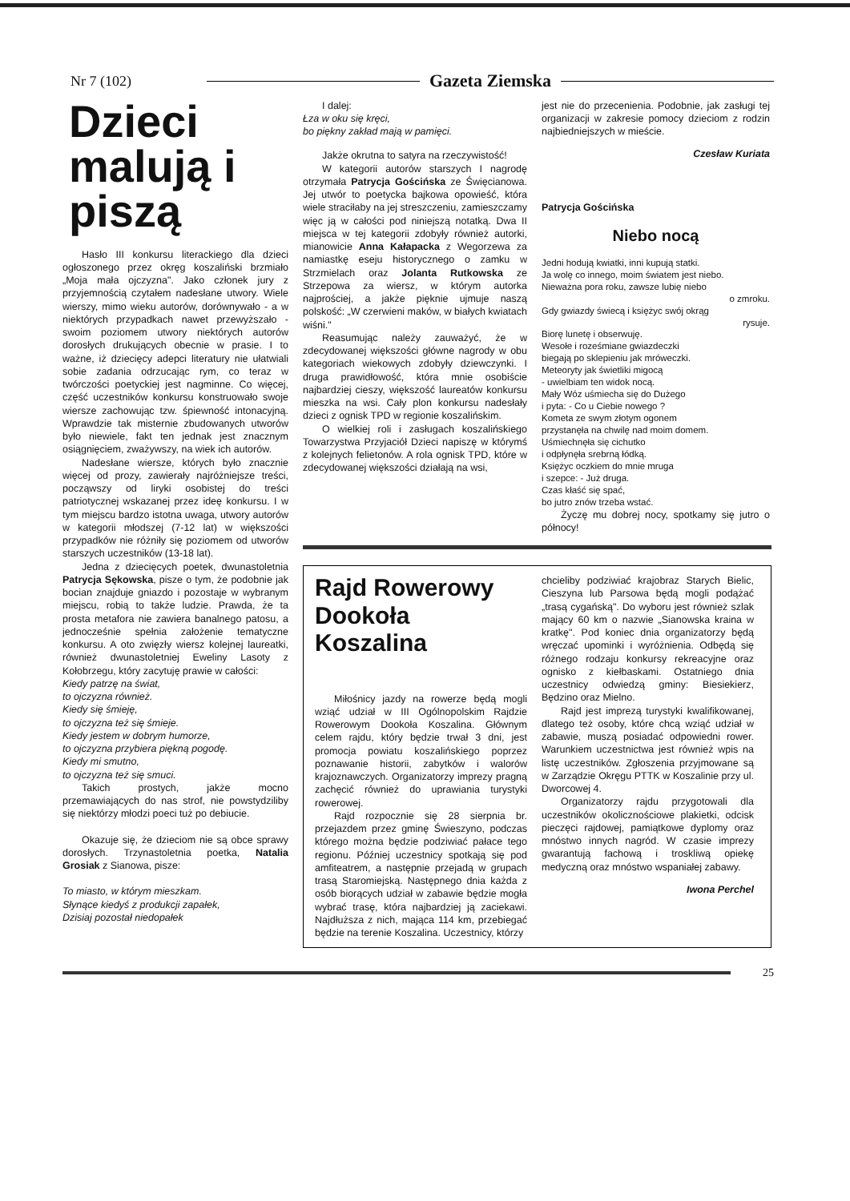Nr 7 (102) Gazeta Ziemska
Dzieci malują i piszą
Hasło III konkursu literackiego dla dzieci ogłoszonego przez okręg koszaliński brzmiało „Moja mała ojczyzna". Jako członek jury z przyjemnością czytałem nadesłane utwory. Wiele wierszy, mimo wieku autorów, dorównywało - a w niektórych przypadkach nawet przewyższało - swoim poziomem utwory niektórych autorów dorosłych drukujących obecnie w prasie. I to ważne, iż dziecięcy adepci literatury nie ułatwiali sobie zadania odrzucając rym, co teraz w twórczości poetyckiej jest nagminne. Co więcej, część uczestników konkursu konstruowało swoje wiersze zachowując tzw. śpiewność intonacyjną. Wprawdzie tak misternie zbudowanych utworów było niewiele, fakt ten jednak jest znacznym osiągnięciem, zważywszy, na wiek ich autorów.
Nadesłane wiersze, których było znacznie więcej od prozy, zawierały najróżniejsze treści, począwszy od liryki osobistej do treści patriotycznej wskazanej przez ideę konkursu. I w tym miejscu bardzo istotna uwaga, utwory autorów w kategorii młodszej (7-12 lat) w większości przypadków nie różniły się poziomem od utworów starszych uczestników (13-18 lat).
Jedna z dziecięcych poetek, dwunastoletnia Patrycja Sękowska, pisze o tym, że podobnie jak bocian znajduje gniazdo i pozostaje w wybranym miejscu, robią to także ludzie. Prawda, że ta prosta metafora nie zawiera banalnego patosu, a jednocześnie spełnia założenie tematyczne konkursu. A oto zwięzły wiersz kolejnej laureatki, również dwunastoletniej Eweliny Lasoty z Kołobrzegu, który zacytuję prawie w całości:
Kiedy patrzę na świat,
to ojczyzna również.
Kiedy się śmieję,
to ojczyzna też się śmieje.
Kiedy jestem w dobrym humorze,
to ojczyzna przybiera piękną pogodę.
Kiedy mi smutno,
to ojczyzna też się smuci.
Takich prostych, jakże mocno przemawiających do nas strof, nie powstydziliby się niektórzy młodzi poeci tuż po debiucie.
Okazuje się, że dzieciom nie są obce sprawy dorosłych. Trzynastoletnia poetka, Natalia Grosiak z Sianowa, pisze:
To miasto, w którym mieszkam.
Słynące kiedyś z produkcji zapałek,
Dzisiaj pozostał niedopałek
I dalej:
Łza w oku się kręci,
bo piękny zakład mają w pamięci.
Jakże okrutna to satyra na rzeczywistość!
W kategorii autorów starszych I nagrodę otrzymała Patrycja Gościńska ze Święcianowa. Jej utwór to poetycka bajkowa opowieść, która wiele straciłaby na jej streszczeniu, zamieszczamy więc ją w całości pod niniejszą notatką. Dwa II miejsca w tej kategorii zdobyły również autorki, mianowicie Anna Kałapacka z Wegorzewa za namiastkę eseju historycznego o zamku w Strzmielach oraz Jolanta Rutkowska ze Strzepowa za wiersz, w którym autorka najprościej, a jakże pięknie ujmuje naszą polskość: „W czerwieni maków, w białych kwiatach wiśni."
Reasumując należy zauważyć, że w zdecydowanej większości główne nagrody w obu kategoriach wiekowych zdobyły dziewczynki. I druga prawidłowość, która mnie osobiście najbardziej cieszy, większość laureatów konkursu mieszka na wsi. Cały plon konkursu nadesłały dzieci z ognisk TPD w regionie koszalińskim.
O wielkiej roli i zasługach koszalińskiego Towarzystwa Przyjaciół Dzieci napiszę w którymś z kolejnych felietonów. A rola ognisk TPD, które w zdecydowanej większości działają na wsi,
jest nie do przecenienia. Podobnie, jak zasługi tej organizacji w zakresie pomocy dzieciom z rodzin najbiedniejszych w mieście.
Czesław Kuriata
Patrycja Gościńska
Niebo nocą
Jedni hodują kwiatki, inni kupują statki.
Ja wolę co innego, moim światem jest niebo.
Nieważna pora roku, zawsze lubię niebo
o zmroku.
Gdy gwiazdy świecą i księżyc swój okrąg
rysuje.
Biorę lunetę i obserwuję.
Wesołe i roześmiane gwiazdeczki
biegają po sklepieniu jak mróweczki.
Meteoryty jak świetliki migocą
- uwielbiam ten widok nocą.
Mały Wóz uśmiecha się do Dużego
i pyta: - Co u Ciebie nowego ?
Kometa ze swym złotym ogonem
przystanęła na chwilę nad moim domem.
Uśmiechnęła się cichutko
i odpłynęła srebrną łódką.
Księżyc oczkiem do mnie mruga
i szepce: - Już druga.
Czas kłaść się spać,
bo jutro znów trzeba wstać.
Życzę mu dobrej nocy, spotkamy się jutro o północy!
Rajd Rowerowy Dookoła Koszalina
Miłośnicy jazdy na rowerze będą mogli wziąć udział w III Ogólnopolskim Rajdzie Rowerowym Dookoła Koszalina. Głównym celem rajdu, który będzie trwał 3 dni, jest promocja powiatu koszalińskiego poprzez poznawanie historii, zabytków i walorów krajoznawczych. Organizatorzy imprezy pragną zachęcić również do uprawiania turystyki rowerowej.
Rajd rozpocznie się 28 sierpnia br. przejazdem przez gminę Świeszyno, podczas którego można będzie podziwiać pałace tego regionu. Później uczestnicy spotkają się pod amfiteatrem, a następnie przejadą w grupach trasą Staromiejską. Następnego dnia każda z osób biorących udział w zabawie będzie mogła wybrać trasę, która najbardziej ją zaciekawi. Najdłuższa z nich, mająca 114 km, przebiegać będzie na terenie Koszalina. Uczestnicy, którzy
chcieliby podziwiać krajobraz Starych Bielic, Cieszyna lub Parsowa będą mogli podążać „trasą cygańską". Do wyboru jest również szlak mający 60 km o nazwie „Sianowska kraina w kratkę". Pod koniec dnia organizatorzy będą wręczać upominki i wyróżnienia. Odbędą się różnego rodzaju konkursy rekreacyjne oraz ognisko z kiełbaskami. Ostatniego dnia uczestnicy odwiedzą gminy: Biesiekierz, Będzino oraz Mielno.
Rajd jest imprezą turystyki kwalifikowanej, dlatego też osoby, które chcą wziąć udział w zabawie, muszą posiadać odpowiedni rower. Warunkiem uczestnictwa jest również wpis na listę uczestników. Zgłoszenia przyjmowane są w Zarządzie Okręgu PTTK w Koszalinie przy ul. Dworcowej 4.
Organizatorzy rajdu przygotowali dla uczestników okolicznościowe plakietki, odcisk pieczęci rajdowej, pamiątkowe dyplomy oraz mnóstwo innych nagród. W czasie imprezy gwarantują fachową i troskliwą opiekę medyczną oraz mnóstwo wspaniałej zabawy.
Iwona Perchel
25